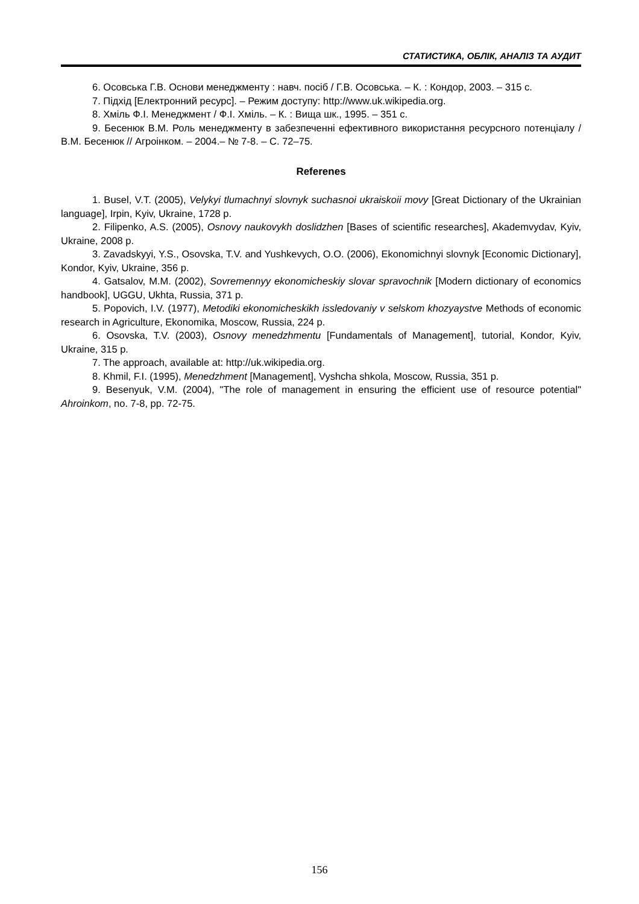СТАТИСТИКА, ОБЛІК, АНАЛІЗ ТА АУДИТ
6. Осовська Г.В. Основи менеджменту : навч. посіб / Г.В. Осовська. – К. : Кондор, 2003. – 315 с.
7. Підхід [Електронний ресурс]. – Режим доступу: http://www.uk.wikipedia.org.
8. Хміль Ф.І. Менеджмент / Ф.І. Хміль. – К. : Вища шк., 1995. – 351 с.
9. Бесенюк В.М. Роль менеджменту в забезпеченні ефективного використання ресурсного потенціалу / В.М. Бесенюк // Агроінком. – 2004.– № 7-8. – С. 72–75.
Referenes
1. Busel, V.T. (2005), Velykyi tlumachnyi slovnyk suchasnoi ukraiskoii movy [Great Dictionary of the Ukrainian language], Irpin, Kyiv, Ukraine, 1728 p.
2. Filipenko, A.S. (2005), Osnovy naukovykh doslidzhen [Bases of scientific researches], Akademvydav, Kyiv, Ukraine, 2008 p.
3. Zavadskyyi, Y.S., Osovska, T.V. and Yushkevych, O.O. (2006), Ekonomichnyi slovnyk [Economic Dictionary], Kondor, Kyiv, Ukraine, 356 p.
4. Gatsalov, M.M. (2002), Sovremennyy ekonomicheskiy slovar spravochnik [Modern dictionary of economics handbook], UGGU, Ukhta, Russia, 371 p.
5. Popovich, I.V. (1977), Metodiki ekonomicheskikh issledovaniy v selskom khozyaystve Methods of economic research in Agriculture, Ekonomika, Moscow, Russia, 224 p.
6. Osovska, T.V. (2003), Osnovy menedzhmentu [Fundamentals of Management], tutorial, Kondor, Kyiv, Ukraine, 315 p.
7. The approach, available at: http://uk.wikipedia.org.
8. Khmil, F.I. (1995), Menedzhment [Management], Vyshcha shkola, Moscow, Russia, 351 p.
9. Besenyuk, V.M. (2004), "The role of management in ensuring the efficient use of resource potential" Ahroinkom, no. 7-8, pp. 72-75.
156